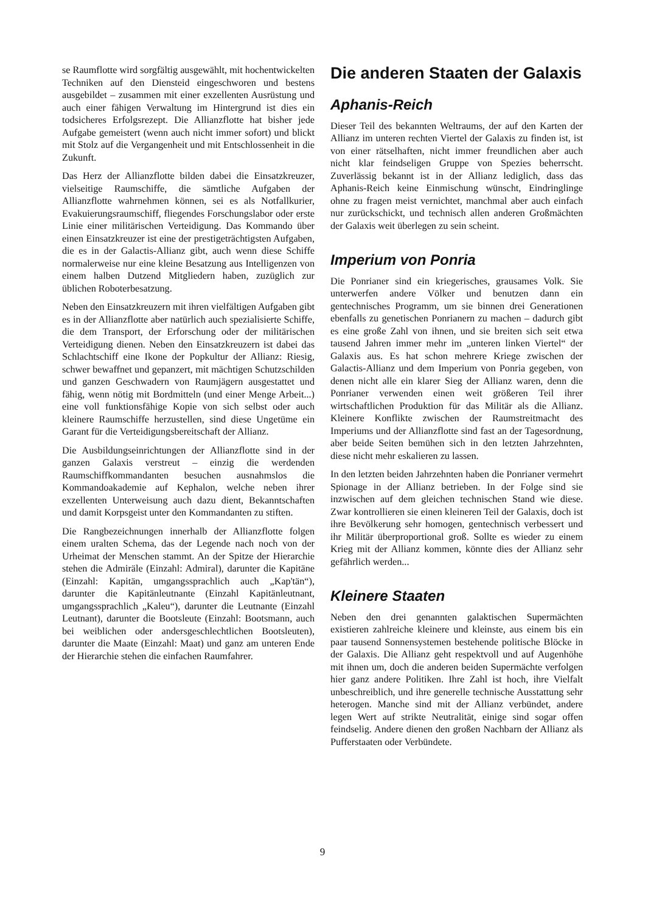se Raumflotte wird sorgfältig ausgewählt, mit hochentwickelten Techniken auf den Diensteid eingeschworen und bestens ausgebildet – zusammen mit einer exzellenten Ausrüstung und auch einer fähigen Verwaltung im Hintergrund ist dies ein todsicheres Erfolgsrezept. Die Allianzflotte hat bisher jede Aufgabe gemeistert (wenn auch nicht immer sofort) und blickt mit Stolz auf die Vergangenheit und mit Entschlossenheit in die Zukunft.
Das Herz der Allianzflotte bilden dabei die Einsatzkreuzer, vielseitige Raumschiffe, die sämtliche Aufgaben der Allianzflotte wahrnehmen können, sei es als Notfallkurier, Evakuierungsraumschiff, fliegendes Forschungslabor oder erste Linie einer militärischen Verteidigung. Das Kommando über einen Einsatzkreuzer ist eine der prestigeträchtigsten Aufgaben, die es in der Galactis-Allianz gibt, auch wenn diese Schiffe normalerweise nur eine kleine Besatzung aus Intelligenzen von einem halben Dutzend Mitgliedern haben, zuzüglich zur üblichen Roboterbesatzung.
Neben den Einsatzkreuzern mit ihren vielfältigen Aufgaben gibt es in der Allianzflotte aber natürlich auch spezialisierte Schiffe, die dem Transport, der Erforschung oder der militärischen Verteidigung dienen. Neben den Einsatzkreuzern ist dabei das Schlachtschiff eine Ikone der Popkultur der Allianz: Riesig, schwer bewaffnet und gepanzert, mit mächtigen Schutzschilden und ganzen Geschwadern von Raumjägern ausgestattet und fähig, wenn nötig mit Bordmitteln (und einer Menge Arbeit...) eine voll funktionsfähige Kopie von sich selbst oder auch kleinere Raumschiffe herzustellen, sind diese Ungetüme ein Garant für die Verteidigungsbereitschaft der Allianz.
Die Ausbildungseinrichtungen der Allianzflotte sind in der ganzen Galaxis verstreut – einzig die werdenden Raumschiffkommandanten besuchen ausnahmslos die Kommandoakademie auf Kephalon, welche neben ihrer exzellenten Unterweisung auch dazu dient, Bekanntschaften und damit Korpsgeist unter den Kommandanten zu stiften.
Die Rangbezeichnungen innerhalb der Allianzflotte folgen einem uralten Schema, das der Legende nach noch von der Urheimat der Menschen stammt. An der Spitze der Hierarchie stehen die Admiräle (Einzahl: Admiral), darunter die Kapitäne (Einzahl: Kapitän, umgangssprachlich auch „Kap'tän“), darunter die Kapitänleutnante (Einzahl Kapitänleutnant, umgangssprachlich „Kaleu“), darunter die Leutnante (Einzahl Leutnant), darunter die Bootsleute (Einzahl: Bootsmann, auch bei weiblichen oder andersgeschlechtlichen Bootsleuten), darunter die Maate (Einzahl: Maat) und ganz am unteren Ende der Hierarchie stehen die einfachen Raumfahrer.
Die anderen Staaten der Galaxis
Aphanis-Reich
Dieser Teil des bekannten Weltraums, der auf den Karten der Allianz im unteren rechten Viertel der Galaxis zu finden ist, ist von einer rätselhaften, nicht immer freundlichen aber auch nicht klar feindseligen Gruppe von Spezies beherrscht. Zuverlässig bekannt ist in der Allianz lediglich, dass das Aphanis-Reich keine Einmischung wünscht, Eindringlinge ohne zu fragen meist vernichtet, manchmal aber auch einfach nur zurückschickt, und technisch allen anderen Großmächten der Galaxis weit überlegen zu sein scheint.
Imperium von Ponria
Die Ponrianer sind ein kriegerisches, grausames Volk. Sie unterwerfen andere Völker und benutzen dann ein gentechnisches Programm, um sie binnen drei Generationen ebenfalls zu genetischen Ponrianern zu machen – dadurch gibt es eine große Zahl von ihnen, und sie breiten sich seit etwa tausend Jahren immer mehr im „unteren linken Viertel“ der Galaxis aus. Es hat schon mehrere Kriege zwischen der Galactis-Allianz und dem Imperium von Ponria gegeben, von denen nicht alle ein klarer Sieg der Allianz waren, denn die Ponrianer verwenden einen weit größeren Teil ihrer wirtschaftlichen Produktion für das Militär als die Allianz. Kleinere Konflikte zwischen der Raumstreitmacht des Imperiums und der Allianzflotte sind fast an der Tagesordnung, aber beide Seiten bemühen sich in den letzten Jahrzehnten, diese nicht mehr eskalieren zu lassen.
In den letzten beiden Jahrzehnten haben die Ponrianer vermehrt Spionage in der Allianz betrieben. In der Folge sind sie inzwischen auf dem gleichen technischen Stand wie diese. Zwar kontrollieren sie einen kleineren Teil der Galaxis, doch ist ihre Bevölkerung sehr homogen, gentechnisch verbessert und ihr Militär überproportional groß. Sollte es wieder zu einem Krieg mit der Allianz kommen, könnte dies der Allianz sehr gefährlich werden...
Kleinere Staaten
Neben den drei genannten galaktischen Supermächten existieren zahlreiche kleinere und kleinste, aus einem bis ein paar tausend Sonnensystemen bestehende politische Blöcke in der Galaxis. Die Allianz geht respektvoll und auf Augenhöhe mit ihnen um, doch die anderen beiden Supermächte verfolgen hier ganz andere Politiken. Ihre Zahl ist hoch, ihre Vielfalt unbeschreiblich, und ihre generelle technische Ausstattung sehr heterogen. Manche sind mit der Allianz verbündet, andere legen Wert auf strikte Neutralität, einige sind sogar offen feindselig. Andere dienen den großen Nachbarn der Allianz als Pufferstaaten oder Verbündete.
9